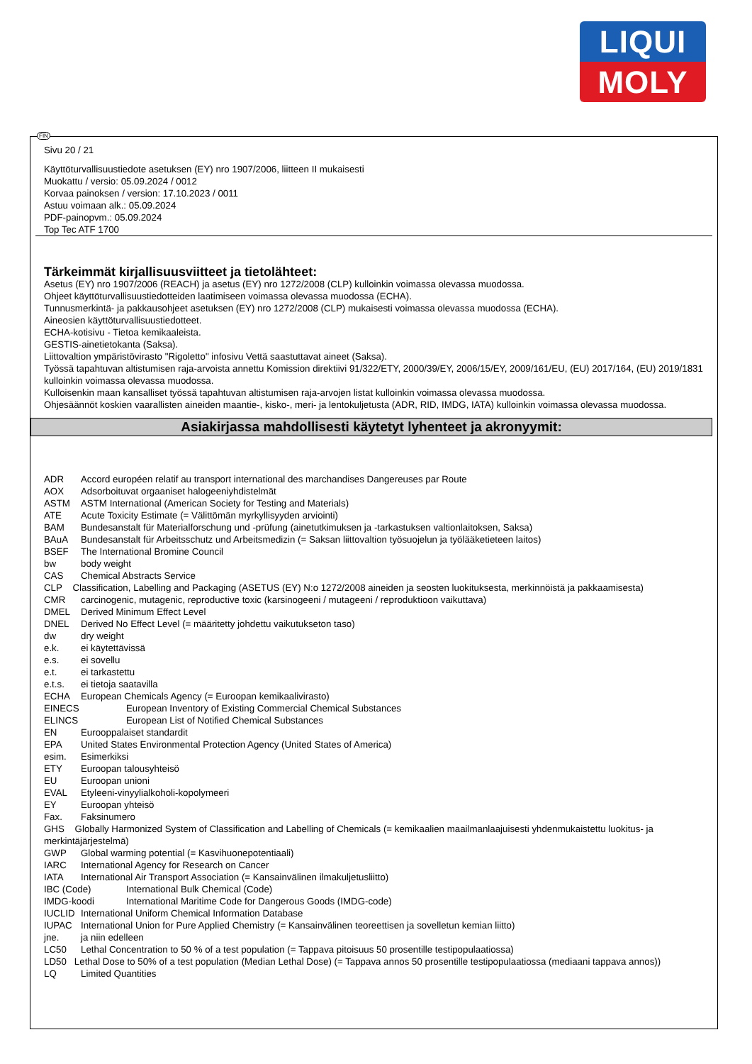LIQUI
MOLY
Sivu 20 / 21
Käyttöturvallisuustiedote asetuksen (EY) nro 1907/2006, liitteen II mukaisesti
Muokattu / versio: 05.09.2024 / 0012
Korvaa painoksen / version: 17.10.2023 / 0011
Astuu voimaan alk.: 05.09.2024
PDF-painopvm.: 05.09.2024
Top Tec ATF 1700
Tärkeimmät kirjallisuusviitteet ja tietolähteet:
Asetus (EY) nro 1907/2006 (REACH) ja asetus (EY) nro 1272/2008 (CLP) kulloinkin voimassa olevassa muodossa.
Ohjeet käyttöturvallisuustiedotteiden laatimiseen voimassa olevassa muodossa (ECHA).
Tunnusmerkintä- ja pakkausohjeet asetuksen (EY) nro 1272/2008 (CLP) mukaisesti voimassa olevassa muodossa (ECHA).
Aineosien käyttöturvallisuustiedotteet.
ECHA-kotisivu - Tietoa kemikaaleista.
GESTIS-ainetietokanta (Saksa).
Liittovaltion ympäristövirasto "Rigoletto" infosivu Vettä saastuttavat aineet (Saksa).
Työssä tapahtuvan altistumisen raja-arvoista annettu Komission direktiivi 91/322/ETY, 2000/39/EY, 2006/15/EY, 2009/161/EU, (EU) 2017/164, (EU) 2019/1831 kulloinkin voimassa olevassa muodossa.
Kulloisenkin maan kansalliset työssä tapahtuvan altistumisen raja-arvojen listat kulloinkin voimassa olevassa muodossa.
Ohjesäännöt koskien vaarallisten aineiden maantie-, kisko-, meri- ja lentokuljetusta (ADR, RID, IMDG, IATA) kulloinkin voimassa olevassa muodossa.
Asiakirjassa mahdollisesti käytetyt lyhenteet ja akronyymit:
ADR Accord européen relatif au transport international des marchandises Dangereuses par Route
AOX Adsorboituvat orgaaniset halogeeniyhdistelmät
ASTM ASTM International (American Society for Testing and Materials)
ATE Acute Toxicity Estimate (= Välittömän myrkyllisyyden arviointi)
BAM Bundesanstalt für Materialforschung und -prüfung (ainetutkimuksen ja -tarkastuksen valtionlaitoksen, Saksa)
BAuA Bundesanstalt für Arbeitsschutz und Arbeitsmedizin (= Saksan liittovaltion työsuojelun ja työlääketieteen laitos)
BSEF The International Bromine Council
bw body weight
CAS Chemical Abstracts Service
CLP Classification, Labelling and Packaging (ASETUS (EY) N:o 1272/2008 aineiden ja seosten luokituksesta, merkinnöistä ja pakkaamisesta)
CMR carcinogenic, mutagenic, reproductive toxic (karsinogeeni / mutageeni / reproduktioon vaikuttava)
DMEL Derived Minimum Effect Level
DNEL Derived No Effect Level (= määritetty johdettu vaikutukseton taso)
dw dry weight
e.k. ei käytettävissä
e.s. ei sovellu
e.t. ei tarkastettu
e.t.s. ei tietoja saatavilla
ECHA European Chemicals Agency (= Euroopan kemikaalivirasto)
EINECS European Inventory of Existing Commercial Chemical Substances
ELINCS European List of Notified Chemical Substances
EN Eurooppalaiset standardit
EPA United States Environmental Protection Agency (United States of America)
esim. Esimerkiksi
ETY Euroopan talousyhteisö
EU Euroopan unioni
EVAL Etyleeni-vinyylialkoholi-kopolymeeri
EY Euroopan yhteisö
Fax. Faksinumero
GHS Globally Harmonized System of Classification and Labelling of Chemicals (= kemikaalien maailmanlaajuisesti yhdenmukaistettu luokitus- ja merkintäjärjestelmä)
GWP Global warming potential (= Kasvihuonepotentiaali)
IARC International Agency for Research on Cancer
IATA International Air Transport Association (= Kansainvälinen ilmakuljetusliitto)
IBC (Code) International Bulk Chemical (Code)
IMDG-koodi International Maritime Code for Dangerous Goods (IMDG-code)
IUCLID International Uniform Chemical Information Database
IUPAC International Union for Pure Applied Chemistry (= Kansainvälinen teoreettisen ja sovelletun kemian liitto)
jne. ja niin edelleen
LC50 Lethal Concentration to 50 % of a test population (= Tappava pitoisuus 50 prosentille testipopulaatiossa)
LD50 Lethal Dose to 50% of a test population (Median Lethal Dose) (= Tappava annos 50 prosentille testipopulaatiossa (mediaani tappava annos))
LQ Limited Quantities
FIN